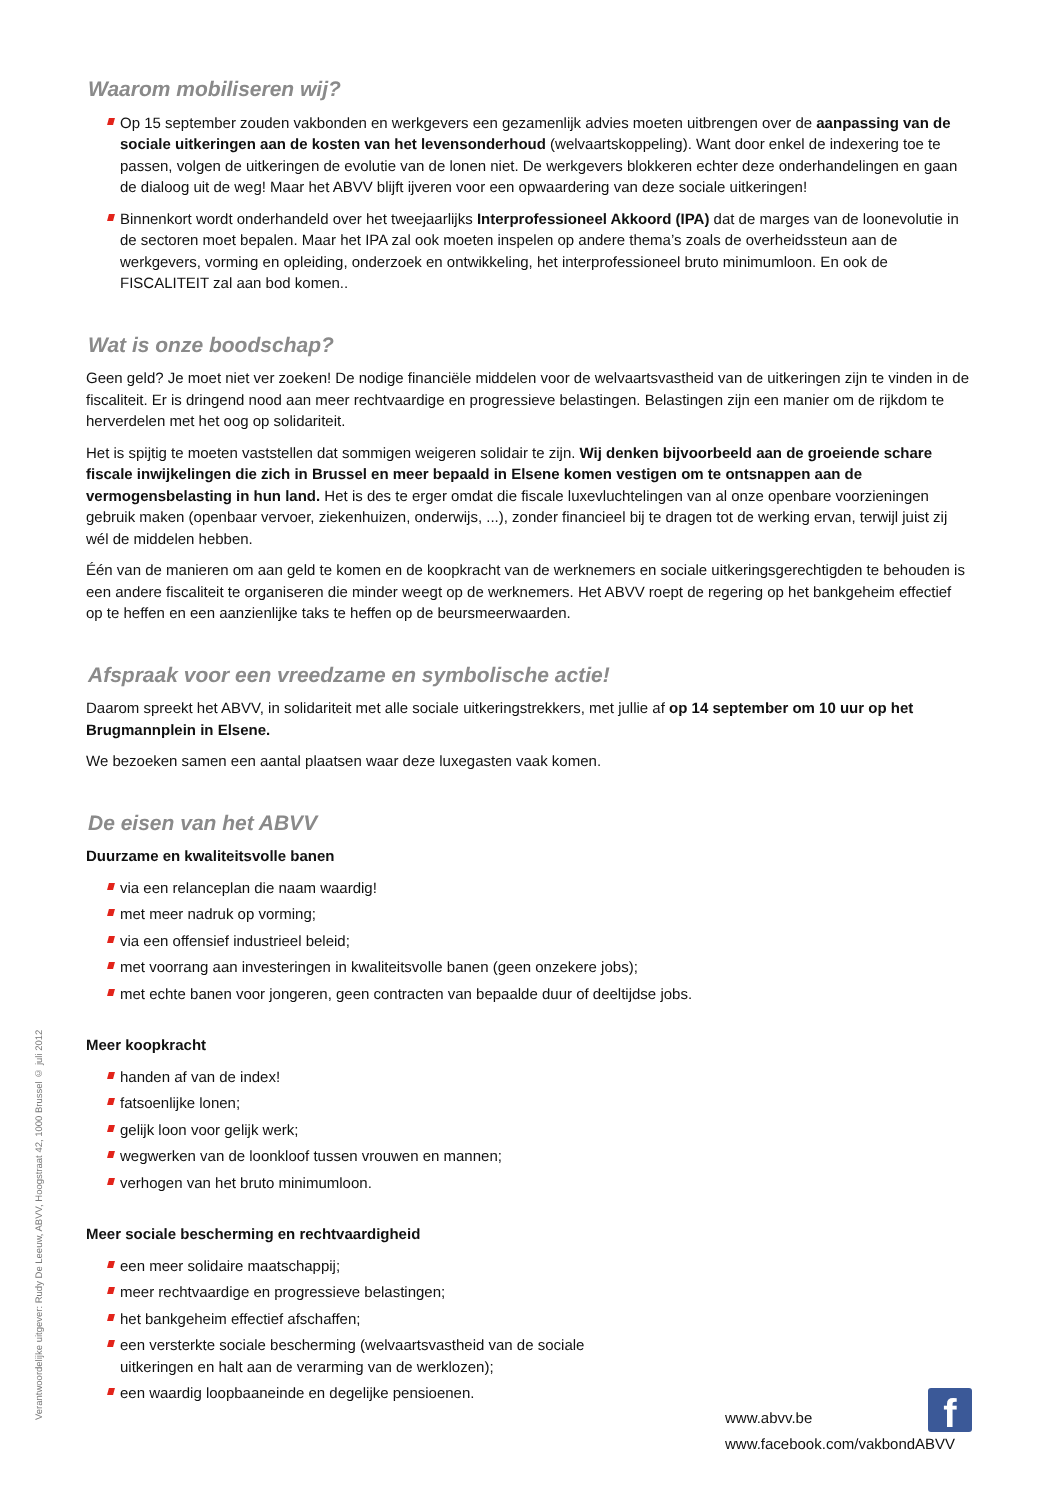Waarom mobiliseren wij?
Op 15 september zouden vakbonden en werkgevers een gezamenlijk advies moeten uitbrengen over de aanpassing van de sociale uitkeringen aan de kosten van het levensonderhoud (welvaartskoppeling). Want door enkel de indexering toe te passen, volgen de uitkeringen de evolutie van de lonen niet. De werkgevers blokkeren echter deze onderhandelingen en gaan de dialoog uit de weg! Maar het ABVV blijft ijveren voor een opwaardering van deze sociale uitkeringen!
Binnenkort wordt onderhandeld over het tweejaarlijks Interprofessioneel Akkoord (IPA) dat de marges van de loonevolutie in de sectoren moet bepalen. Maar het IPA zal ook moeten inspelen op andere thema’s zoals de overheidssteun aan de werkgevers, vorming en opleiding, onderzoek en ontwikkeling, het interprofessioneel bruto minimumloon. En ook de FISCALITEIT zal aan bod komen..
Wat is onze boodschap?
Geen geld? Je moet niet ver zoeken! De nodige financiële middelen voor de welvaartsvastheid van de uitkeringen zijn te vinden in de fiscaliteit. Er is dringend nood aan meer rechtvaardige en progressieve belastingen. Belastingen zijn een manier om de rijkdom te herverdelen met het oog op solidariteit.
Het is spijtig te moeten vaststellen dat sommigen weigeren solidair te zijn. Wij denken bijvoorbeeld aan de groeiende schare fiscale inwijkelingen die zich in Brussel en meer bepaald in Elsene komen vestigen om te ontsnappen aan de vermogensbelasting in hun land. Het is des te erger omdat die fiscale luxevluchtelingen van al onze openbare voorzieningen gebruik maken (openbaar vervoer, ziekenhuizen, onderwijs, ...), zonder financieel bij te dragen tot de werking ervan, terwijl juist zij wél de middelen hebben.
Één van de manieren om aan geld te komen en de koopkracht van de werknemers en sociale uitkeringsgerechtigden te behouden is een andere fiscaliteit te organiseren die minder weegt op de werknemers. Het ABVV roept de regering op het bankgeheim effectief op te heffen en een aanzienlijke taks te heffen op de beursmeerwaarden.
Afspraak voor een vreedzame en symbolische actie!
Daarom spreekt het ABVV, in solidariteit met alle sociale uitkeringstrekkers, met jullie af op 14 september om 10 uur op het Brugmannplein in Elsene.
We bezoeken samen een aantal plaatsen waar deze luxegasten vaak komen.
De eisen van het ABVV
Duurzame en kwaliteitsvolle banen
via een relanceplan die naam waardig!
met meer nadruk op vorming;
via een offensief industrieel beleid;
met voorrang aan investeringen in kwaliteitsvolle banen (geen onzekere jobs);
met echte banen voor jongeren, geen contracten van bepaalde duur of deeltijdse jobs.
Meer koopkracht
handen af van de index!
fatsoenlijke lonen;
gelijk loon voor gelijk werk;
wegwerken van de loonkloof tussen vrouwen en mannen;
verhogen van het bruto minimumloon.
Meer sociale bescherming en rechtvaardigheid
een meer solidaire maatschappij;
meer rechtvaardige en progressieve belastingen;
het bankgeheim effectief afschaffen;
een versterkte sociale bescherming (welvaartsvastheid van de sociale uitkeringen en halt aan de verarming van de werklozen);
een waardig loopbaaneinde en degelijke pensioenen.
Verantwoordelijke uitgever: Rudy De Leeuw, ABVV, Hoogstraat 42, 1000 Brussel © juli 2012
f
www.abvv.be
www.facebook.com/vakbondABVV